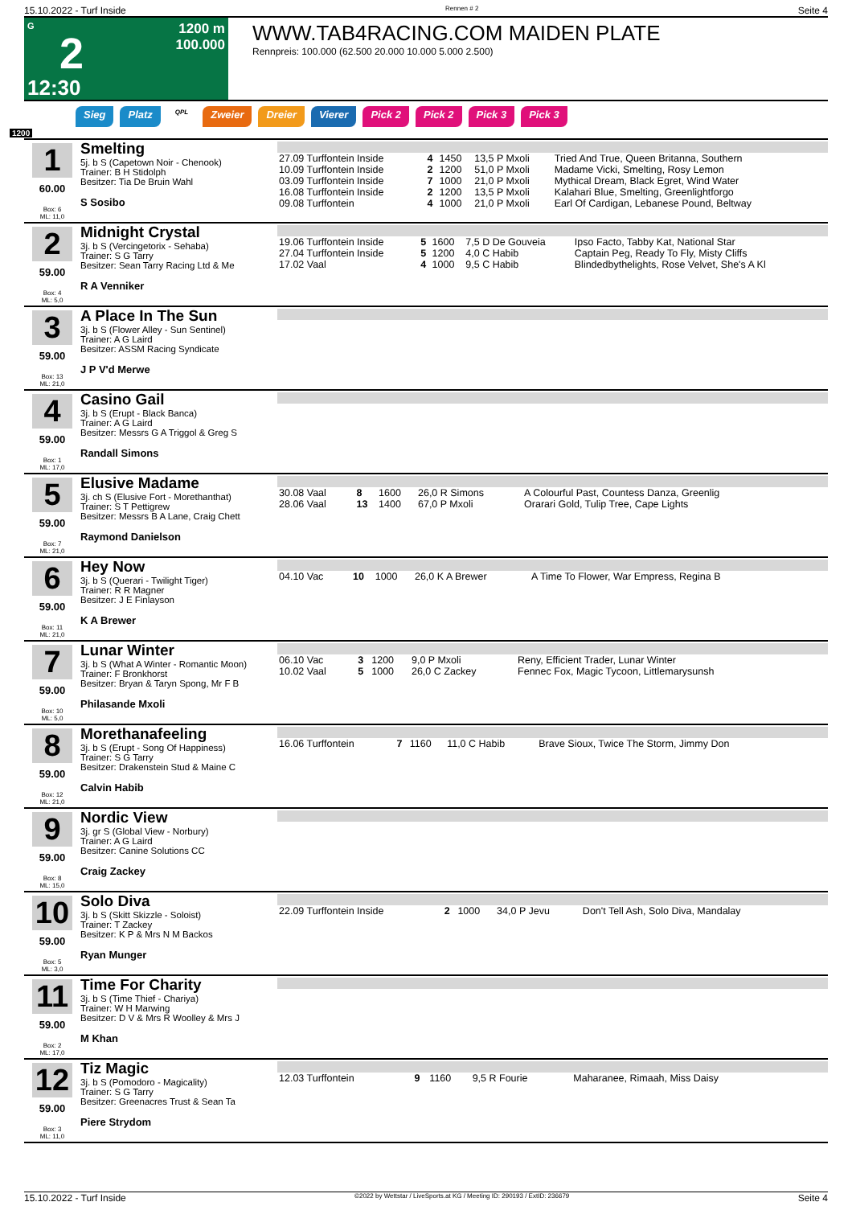15.10.2022 - Turf Inside Rennen # 2 Seite 4
G
2
12:30
1200 m
100.000
WWW.TAB4RACING.COM MAIDEN PLATE
Rennpreis: 100.000 (62.500 20.000 10.000 5.000 2.500)
Sieg Platz QPL Zweier Dreier Vierer Pick 2 Pick 2 Pick 3 Pick 3
1200
1
60.00
Box: 6
ML: 11,0
Smelting
5j. b S (Capetown Noir - Chenook)
Trainer: B H Stidolph
Besitzer: Tia De Bruin Wahl
S Sosibo
| 27.09 Turffontein Inside | 4 | 1450 | 13,5 P Mxoli | Tried And True, Queen Britanna, Southern |
| 10.09 Turffontein Inside | 2 | 1200 | 51,0 P Mxoli | Madame Vicki, Smelting, Rosy Lemon |
| 03.09 Turffontein Inside | 7 | 1000 | 21,0 P Mxoli | Mythical Dream, Black Egret, Wind Water |
| 16.08 Turffontein Inside | 2 | 1200 | 13,5 P Mxoli | Kalahari Blue, Smelting, Greenlightforgo |
| 09.08 Turffontein | 4 | 1000 | 21,0 P Mxoli | Earl Of Cardigan, Lebanese Pound, Beltway |
2
59.00
Box: 4
ML: 5,0
Midnight Crystal
3j. b S (Vercingetorix - Sehaba)
Trainer: S G Tarry
Besitzer: Sean Tarry Racing Ltd & Me
R A Venniker
| 19.06 Turffontein Inside | 5 | 1600 | 7,5 D De Gouveia | Ipso Facto, Tabby Kat, National Star |
| 27.04 Turffontein Inside | 5 | 1200 | 4,0 C Habib | Captain Peg, Ready To Fly, Misty Cliffs |
| 17.02 Vaal | 4 | 1000 | 9,5 C Habib | Blindedbythelights, Rose Velvet, She's A Kl |
3
59.00
Box: 13
ML: 21,0
A Place In The Sun
3j. b S (Flower Alley - Sun Sentinel)
Trainer: A G Laird
Besitzer: ASSM Racing Syndicate
J P V'd Merwe
4
59.00
Box: 1
ML: 17,0
Casino Gail
3j. b S (Erupt - Black Banca)
Trainer: A G Laird
Besitzer: Messrs G A Triggol & Greg S
Randall Simons
5
59.00
Box: 7
ML: 21,0
Elusive Madame
3j. ch S (Elusive Fort - Morethanthat)
Trainer: S T Pettigrew
Besitzer: Messrs B A Lane, Craig Chett
Raymond Danielson
| 30.08 Vaal | 8 | 1600 | 26,0 R Simons | A Colourful Past, Countess Danza, Greenlig |
| 28.06 Vaal | 13 | 1400 | 67,0 P Mxoli | Orarari Gold, Tulip Tree, Cape Lights |
6
59.00
Box: 11
ML: 21,0
Hey Now
3j. b S (Querari - Twilight Tiger)
Trainer: R R Magner
Besitzer: J E Finlayson
K A Brewer
| 04.10 Vac | 10 | 1000 | 26,0 K A Brewer | A Time To Flower, War Empress, Regina B |
7
59.00
Box: 10
ML: 5,0
Lunar Winter
3j. b S (What A Winter - Romantic Moon)
Trainer: F Bronkhorst
Besitzer: Bryan & Taryn Spong, Mr F B
Philasande Mxoli
| 06.10 Vac | 3 | 1200 | 9,0 P Mxoli | Reny, Efficient Trader, Lunar Winter |
| 10.02 Vaal | 5 | 1000 | 26,0 C Zackey | Fennec Fox, Magic Tycoon, Littlemarysunsh |
8
59.00
Box: 12
ML: 21,0
Morethanafeeling
3j. b S (Erupt - Song Of Happiness)
Trainer: S G Tarry
Besitzer: Drakenstein Stud & Maine C
Calvin Habib
| 16.06 Turffontein | 7 | 1160 | 11,0 C Habib | Brave Sioux, Twice The Storm, Jimmy Don |
9
59.00
Box: 8
ML: 15,0
Nordic View
3j. gr S (Global View - Norbury)
Trainer: A G Laird
Besitzer: Canine Solutions CC
Craig Zackey
10
59.00
Box: 5
ML: 3,0
Solo Diva
3j. b S (Skitt Skizzle - Soloist)
Trainer: T Zackey
Besitzer: K P & Mrs N M Backos
Ryan Munger
| 22.09 Turffontein Inside | 2 | 1000 | 34,0 P Jevu | Don't Tell Ash, Solo Diva, Mandalay |
11
59.00
Box: 2
ML: 17,0
Time For Charity
3j. b S (Time Thief - Chariya)
Trainer: W H Marwing
Besitzer: D V & Mrs R Woolley & Mrs J
M Khan
12
59.00
Box: 3
ML: 11,0
Tiz Magic
3j. b S (Pomodoro - Magicality)
Trainer: S G Tarry
Besitzer: Greenacres Trust & Sean Ta
Piere Strydom
| 12.03 Turffontein | 9 | 1160 | 9,5 R Fourie | Maharanee, Rimaah, Miss Daisy |
15.10.2022 - Turf Inside ©2022 by Wettstar / LiveSports.at KG / Meeting ID: 290193 / ExtID: 236679 Seite 4